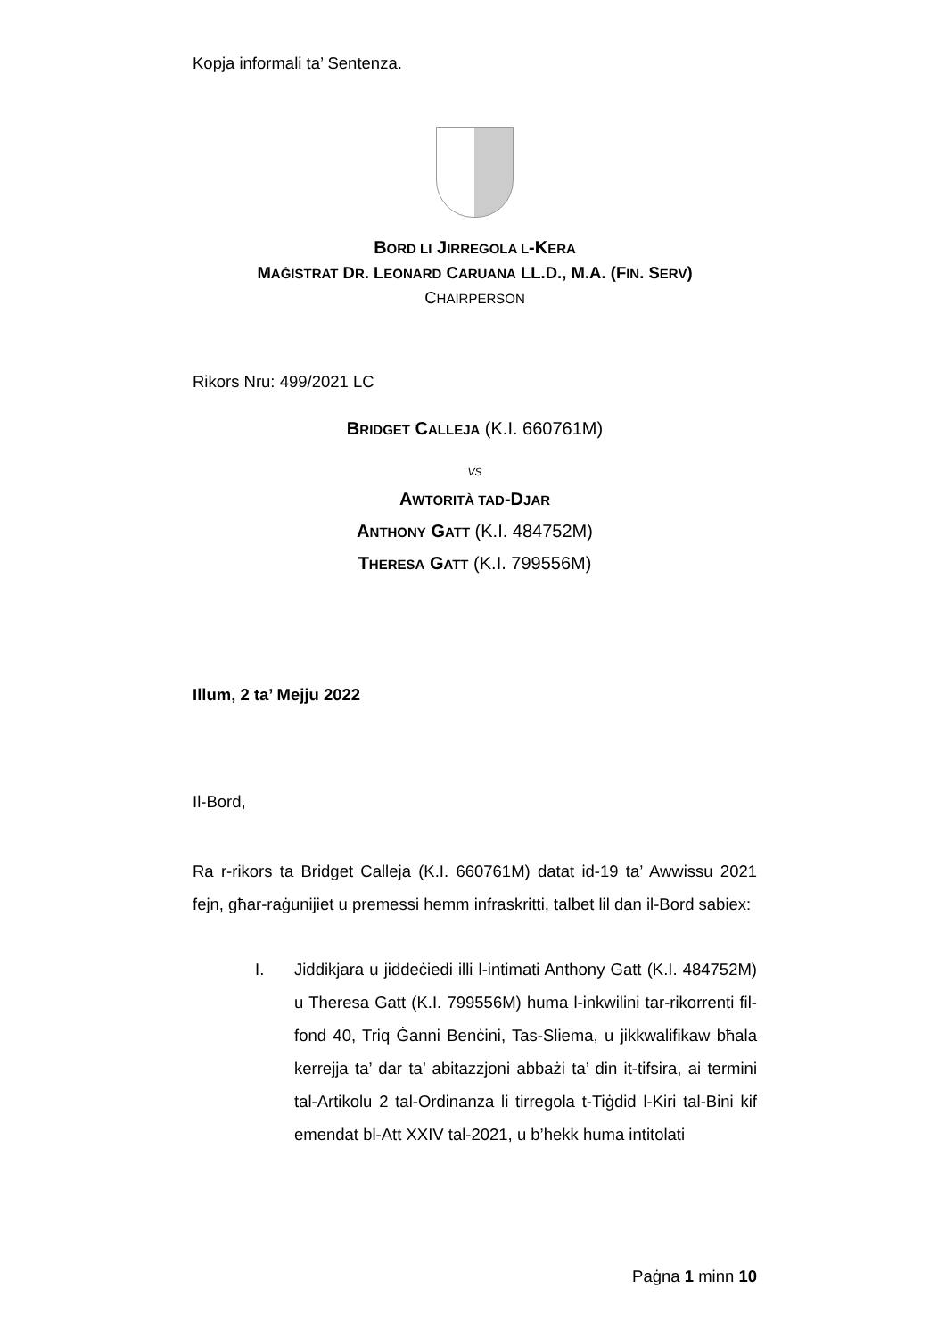Kopja informali ta’ Sentenza.
BORD LI JIRREGOLA L-KERA
MAĠISTRAT DR. LEONARD CARUANA LL.D., M.A. (FIN. SERV)
CHAIRPERSON
Rikors Nru: 499/2021 LC
BRIDGET CALLEJA (K.I. 660761M)
VS
AWTORITÀ TAD-DJAR
ANTHONY GATT (K.I. 484752M)
THERESA GATT (K.I. 799556M)
Illum, 2 ta’ Mejju 2022
Il-Bord,
Ra r-rikors ta Bridget Calleja (K.I. 660761M) datat id-19 ta’ Awwissu 2021 fejn, għar-raġunijiet u premessi hemm infraskritti, talbet lil dan il-Bord sabiex:
I. Jiddikjara u jiddeċiedi illi l-intimati Anthony Gatt (K.I. 484752M) u Theresa Gatt (K.I. 799556M) huma l-inkwilini tar-rikorrenti fil-fond 40, Triq Ġanni Benċini, Tas-Sliema, u jikkwalifikaw bħala kerrejja ta’ dar ta’ abitazzjoni abbażi ta’ din it-tifsira, ai termini tal-Artikolu 2 tal-Ordinanza li tirregola t-Tiġdid l-Kiri tal-Bini kif emendat bl-Att XXIV tal-2021, u b’hekk huma intitolati
Paġna 1 minn 10